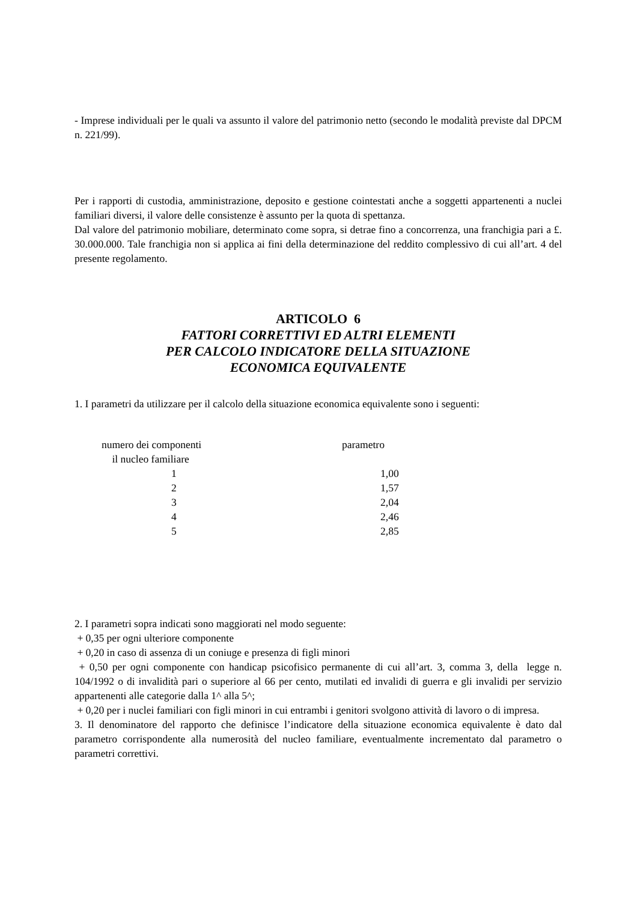- Imprese individuali per le quali va assunto il valore del patrimonio netto (secondo le modalità previste dal DPCM n. 221/99).
Per i rapporti di custodia, amministrazione, deposito e gestione cointestati anche a soggetti appartenenti a nuclei familiari diversi, il valore delle consistenze è assunto per la quota di spettanza.
Dal valore del patrimonio mobiliare, determinato come sopra, si detrae fino a concorrenza, una franchigia pari a £. 30.000.000. Tale franchigia non si applica ai fini della determinazione del reddito complessivo di cui all’art. 4 del presente regolamento.
ARTICOLO 6
FATTORI CORRETTIVI ED ALTRI ELEMENTI
PER CALCOLO INDICATORE DELLA SITUAZIONE
ECONOMICA EQUIVALENTE
1. I parametri da utilizzare per il calcolo della situazione economica equivalente sono i seguenti:
| numero dei componenti il nucleo familiare | parametro |
| --- | --- |
| 1 | 1,00 |
| 2 | 1,57 |
| 3 | 2,04 |
| 4 | 2,46 |
| 5 | 2,85 |
2. I parametri sopra indicati sono maggiorati nel modo seguente:
+ 0,35 per ogni ulteriore componente
+ 0,20 in caso di assenza di un coniuge e presenza di figli minori
+ 0,50 per ogni componente con handicap psicofisico permanente di cui all’art. 3, comma 3, della legge n. 104/1992 o di invalidità pari o superiore al 66 per cento, mutilati ed invalidi di guerra e gli invalidi per servizio appartenenti alle categorie dalla 1^ alla 5^;
+ 0,20 per i nuclei familiari con figli minori in cui entrambi i genitori svolgono attività di lavoro o di impresa.
3. Il denominatore del rapporto che definisce l’indicatore della situazione economica equivalente è dato dal parametro corrispondente alla numerosità del nucleo familiare, eventualmente incrementato dal parametro o parametri correttivi.